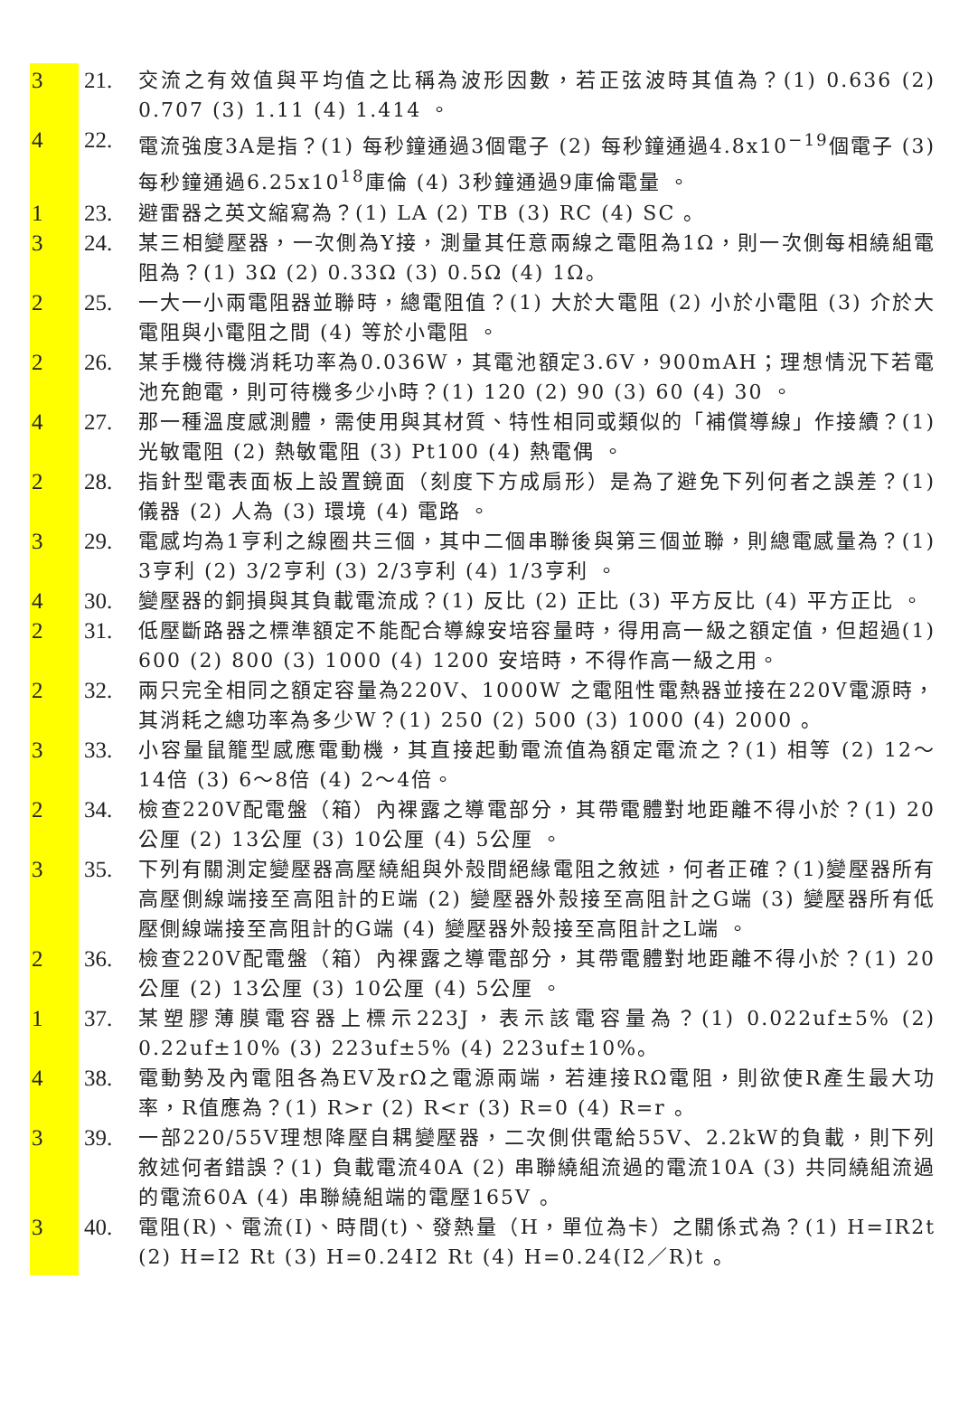3 21. 交流之有效值與平均值之比稱為波形因數，若正弦波時其值為？(1) 0.636 (2) 0.707 (3) 1.11 (4) 1.414 。
4 22. 電流強度3A是指？(1) 每秒鐘通過3個電子 (2) 每秒鐘通過4.8x10<sup>−19</sup>個電子 (3) 每秒鐘通過6.25x10<sup>18</sup>庫倫 (4) 3秒鐘通過9庫倫電量 。
1 23. 避雷器之英文縮寫為？(1) LA (2) TB (3) RC (4) SC 。
3 24. 某三相變壓器，一次側為Y接，測量其任意兩線之電阻為1Ω，則一次側每相繞組電阻為？(1) 3Ω (2) 0.33Ω (3) 0.5Ω (4) 1Ω。
2 25. 一大一小兩電阻器並聯時，總電阻值？(1) 大於大電阻 (2) 小於小電阻 (3) 介於大電阻與小電阻之間 (4) 等於小電阻 。
2 26. 某手機待機消耗功率為0.036W，其電池額定3.6V，900mAH；理想情況下若電池充飽電，則可待機多少小時？(1) 120 (2) 90 (3) 60 (4) 30 。
4 27. 那一種溫度感測體，需使用與其材質、特性相同或類似的「補償導線」作接續？(1) 光敏電阻 (2) 熱敏電阻 (3) Pt100 (4) 熱電偶 。
2 28. 指針型電表面板上設置鏡面（刻度下方成扇形）是為了避免下列何者之誤差？(1) 儀器 (2) 人為 (3) 環境 (4) 電路 。
3 29. 電感均為1亨利之線圈共三個，其中二個串聯後與第三個並聯，則總電感量為？(1) 3亨利 (2) 3/2亨利 (3) 2/3亨利 (4) 1/3亨利 。
4 30. 變壓器的銅損與其負載電流成？(1) 反比 (2) 正比 (3) 平方反比 (4) 平方正比 。
2 31. 低壓斷路器之標準額定不能配合導線安培容量時，得用高一級之額定值，但超過(1) 600 (2) 800 (3) 1000 (4) 1200 安培時，不得作高一級之用。
2 32. 兩只完全相同之額定容量為220V、1000W 之電阻性電熱器並接在220V電源時，其消耗之總功率為多少W？(1) 250 (2) 500 (3) 1000 (4) 2000 。
3 33. 小容量鼠籠型感應電動機，其直接起動電流值為額定電流之？(1) 相等 (2) 12～14倍 (3) 6～8倍 (4) 2～4倍。
2 34. 檢查220V配電盤（箱）內裸露之導電部分，其帶電體對地距離不得小於？(1) 20公厘 (2) 13公厘 (3) 10公厘 (4) 5公厘 。
3 35. 下列有關測定變壓器高壓繞組與外殼間絕緣電阻之敘述，何者正確？(1)變壓器所有高壓側線端接至高阻計的E端 (2) 變壓器外殼接至高阻計之G端 (3) 變壓器所有低壓側線端接至高阻計的G端 (4) 變壓器外殼接至高阻計之L端 。
2 36. 檢查220V配電盤（箱）內裸露之導電部分，其帶電體對地距離不得小於？(1) 20公厘 (2) 13公厘 (3) 10公厘 (4) 5公厘 。
1 37. 某塑膠薄膜電容器上標示223J，表示該電容量為？(1) 0.022uf±5% (2) 0.22uf±10% (3) 223uf±5% (4) 223uf±10%。
4 38. 電動勢及內電阻各為EV及rΩ之電源兩端，若連接RΩ電阻，則欲使R產生最大功率，R值應為？(1) R>r (2) R<r (3) R=0 (4) R=r 。
3 39. 一部220/55V理想降壓自耦變壓器，二次側供電給55V、2.2kW的負載，則下列敘述何者錯誤？(1) 負載電流40A (2) 串聯繞組流過的電流10A (3) 共同繞組流過的電流60A (4) 串聯繞組端的電壓165V 。
3 40. 電阻(R)、電流(I)、時間(t)、發熱量（H，單位為卡）之關係式為？(1) H=IR2t (2) H=I2 Rt (3) H=0.24I2 Rt (4) H=0.24(I2／R)t 。